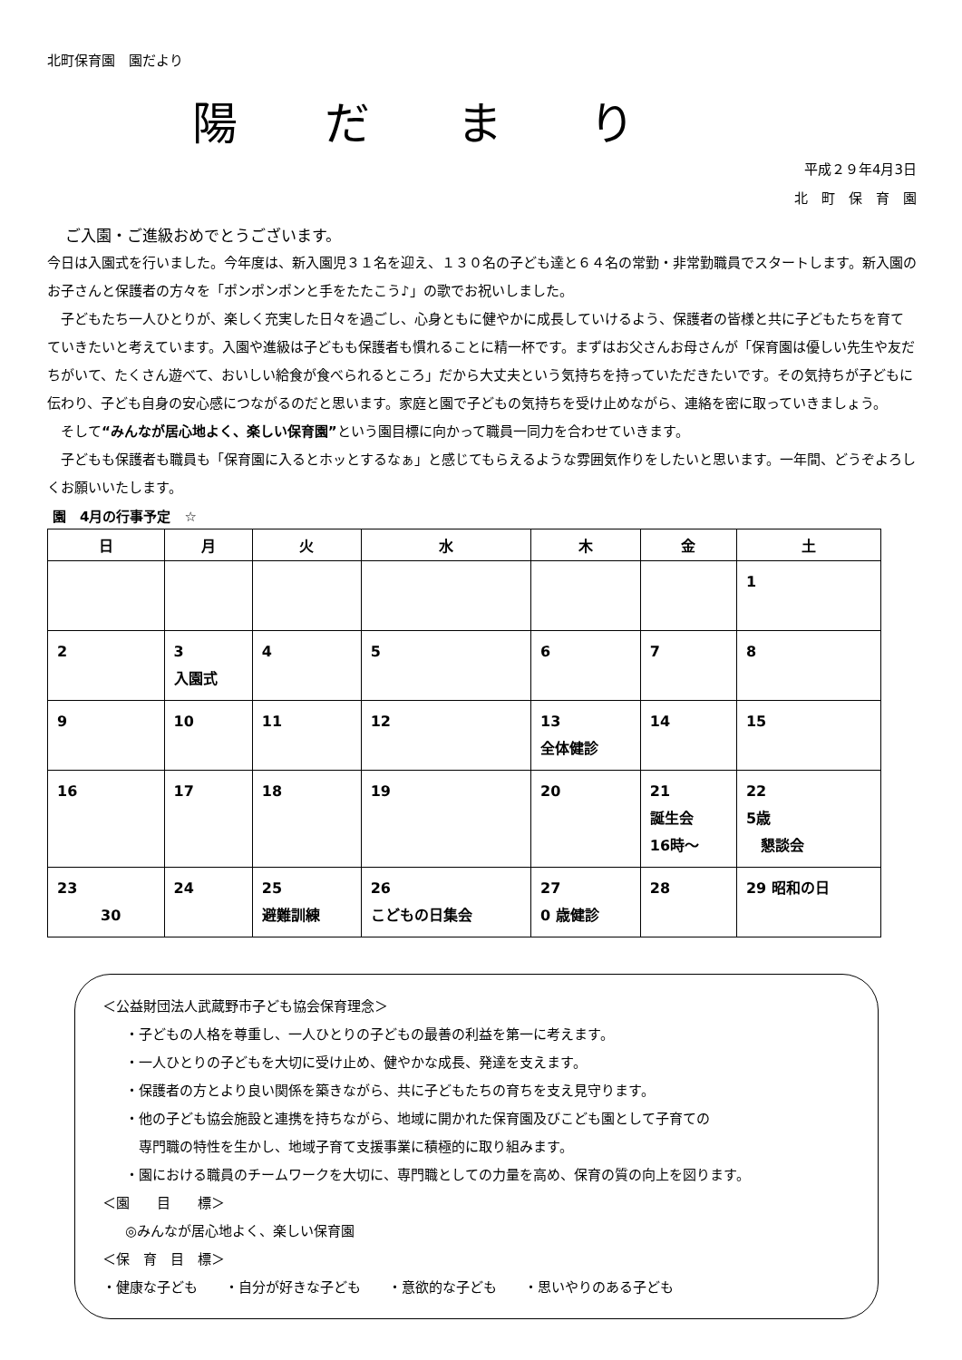北町保育園　園だより
陽 だ ま り
平成２９年4月3日
北　町　保　育　園
ご入園・ご進級おめでとうございます。
今日は入園式を行いました。今年度は、新入園児３１名を迎え、１３０名の子ども達と６４名の常勤・非常勤職員でスタートします。新入園のお子さんと保護者の方々を「ポンポンポンと手をたたこう♪」の歌でお祝いしました。
　子どもたち一人ひとりが、楽しく充実した日々を過ごし、心身ともに健やかに成長していけるよう、保護者の皆様と共に子どもたちを育てていきたいと考えています。入園や進級は子どもも保護者も慣れることに精一杯です。まずはお父さんお母さんが「保育園は優しい先生や友だちがいて、たくさん遊べて、おいしい給食が食べられるところ」だから大丈夫という気持ちを持っていただきたいです。その気持ちが子どもに伝わり、子ども自身の安心感につながるのだと思います。家庭と園で子どもの気持ちを受け止めながら、連絡を密に取っていきましょう。
　そして“みんなが居心地よく、楽しい保育園”という園目標に向かって職員一同力を合わせていきます。
　子どもも保護者も職員も「保育園に入るとホッとするなぁ」と感じてもらえるような雰囲気作りをしたいと思います。一年間、どうぞよろしくお願いいたします。
園　4月の行事予定　☆
| 日 | 月 | 火 | 水 | 木 | 金 | 土 |
| --- | --- | --- | --- | --- | --- | --- |
| | | | | | | 1 |
| 2 | 3 入園式 | 4 | 5 | 6 | 7 | 8 |
| 9 | 10 | 11 | 12 | 13 全体健診 | 14 | 15 |
| 16 | 17 | 18 | 19 | 20 | 21 誕生会 16時～ | 22 5歳 懇談会 |
| 23 30 | 24 | 25 避難訓練 | 26 こどもの日集会 | 27 0 歳健診 | 28 | 29 昭和の日 |
＜公益財団法人武蔵野市子ども協会保育理念＞
・子どもの人格を尊重し、一人ひとりの子どもの最善の利益を第一に考えます。
・一人ひとりの子どもを大切に受け止め、健やかな成長、発達を支えます。
・保護者の方とより良い関係を築きながら、共に子どもたちの育ちを支え見守ります。
・他の子ども協会施設と連携を持ちながら、地域に開かれた保育園及びこども園として子育ての
　専門職の特性を生かし、地域子育て支援事業に積極的に取り組みます。
・園における職員のチームワークを大切に、専門職としての力量を高め、保育の質の向上を図ります。
＜園　　目　　標＞
◎みんなが居心地よく、楽しい保育園
＜保　育　目　標＞
・健康な子ども　　・自分が好きな子ども　　・意欲的な子ども　　・思いやりのある子ども